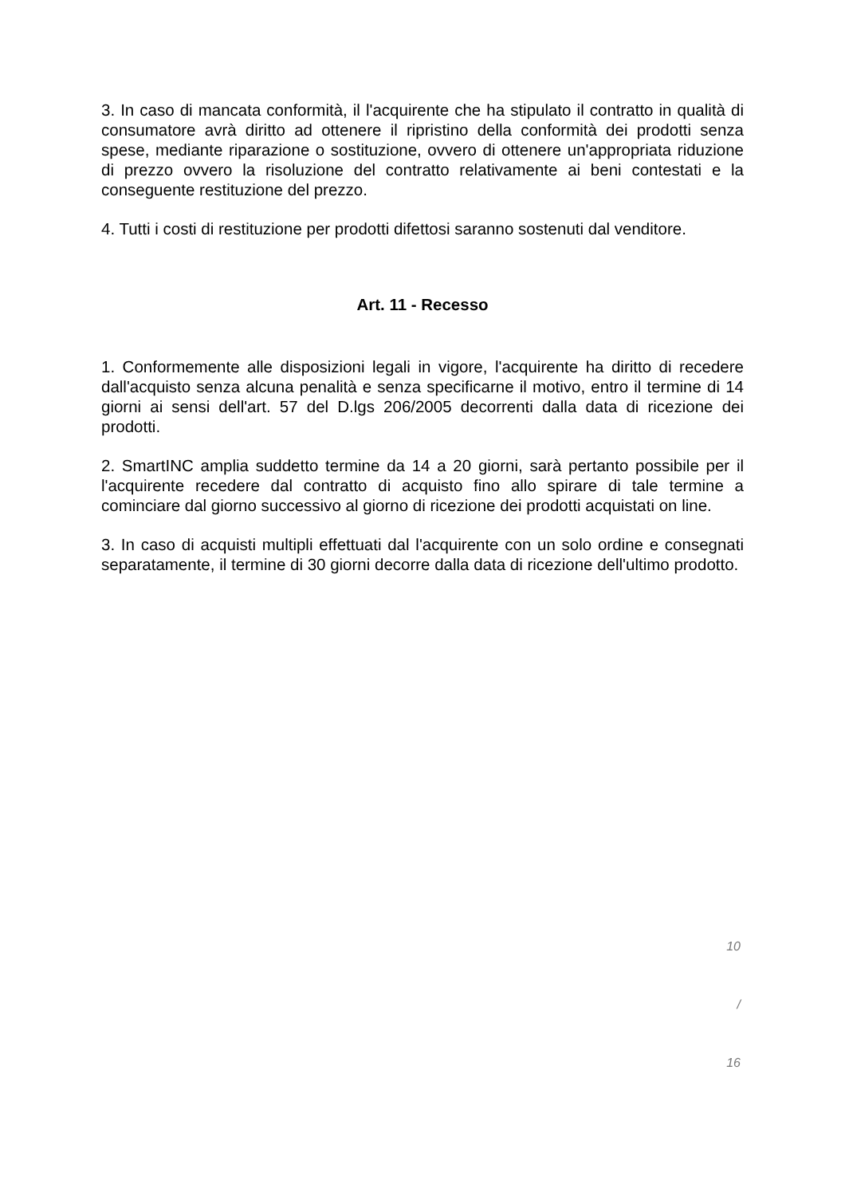3. In caso di mancata conformità, il l'acquirente che ha stipulato il contratto in qualità di consumatore avrà diritto ad ottenere il ripristino della conformità dei prodotti senza spese, mediante riparazione o sostituzione, ovvero di ottenere un'appropriata riduzione di prezzo ovvero la risoluzione del contratto relativamente ai beni contestati e la conseguente restituzione del prezzo.
4. Tutti i costi di restituzione per prodotti difettosi saranno sostenuti dal venditore.
Art. 11 - Recesso
1. Conformemente alle disposizioni legali in vigore, l'acquirente ha diritto di recedere dall'acquisto senza alcuna penalità e senza specificarne il motivo, entro il termine di 14 giorni ai sensi dell'art. 57 del D.lgs 206/2005 decorrenti dalla data di ricezione dei prodotti.
2. SmartINC amplia suddetto termine da 14 a 20 giorni, sarà pertanto possibile per il l'acquirente recedere dal contratto di acquisto fino allo spirare di tale termine a cominciare dal giorno successivo al giorno di ricezione dei prodotti acquistati on line.
3. In caso di acquisti multipli effettuati dal l'acquirente con un solo ordine e consegnati separatamente, il termine di 30 giorni decorre dalla data di ricezione dell'ultimo prodotto.
10
/
16